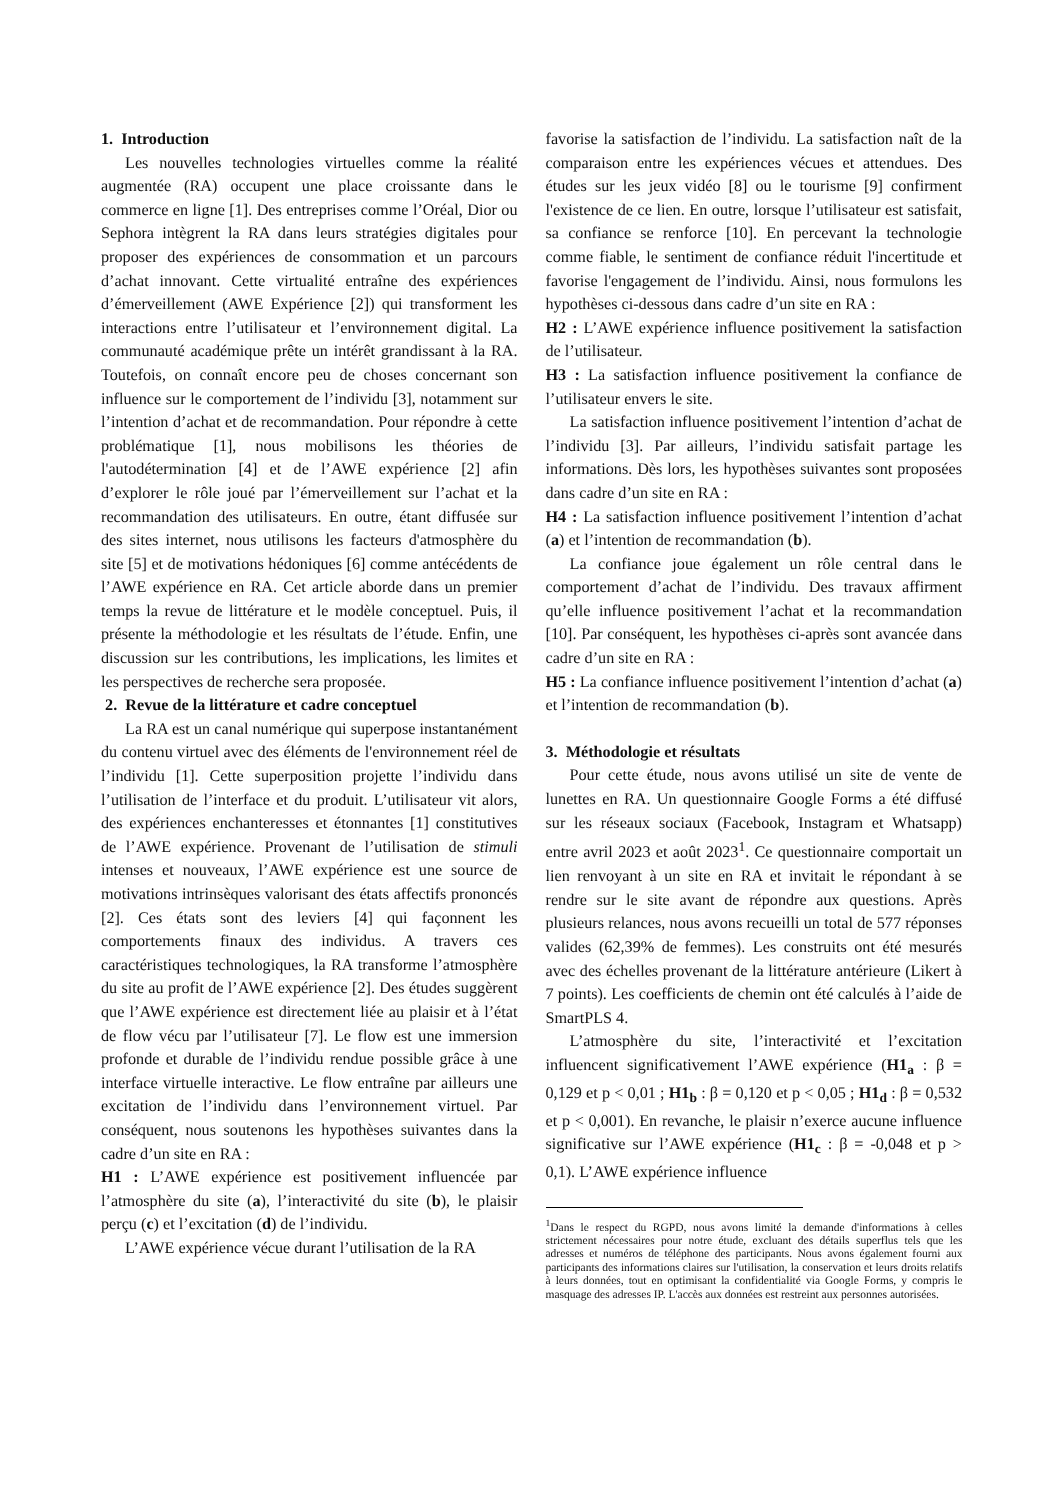1. Introduction
Les nouvelles technologies virtuelles comme la réalité augmentée (RA) occupent une place croissante dans le commerce en ligne [1]. Des entreprises comme l’Oréal, Dior ou Sephora intègrent la RA dans leurs stratégies digitales pour proposer des expériences de consommation et un parcours d’achat innovant. Cette virtualité entraîne des expériences d’émerveillement (AWE Expérience [2]) qui transforment les interactions entre l’utilisateur et l’environnement digital. La communauté académique prête un intérêt grandissant à la RA. Toutefois, on connaît encore peu de choses concernant son influence sur le comportement de l’individu [3], notamment sur l’intention d’achat et de recommandation. Pour répondre à cette problématique [1], nous mobilisons les théories de l'autodétermination [4] et de l’AWE expérience [2] afin d’explorer le rôle joué par l’émerveillement sur l’achat et la recommandation des utilisateurs. En outre, étant diffusée sur des sites internet, nous utilisons les facteurs d'atmosphère du site [5] et de motivations hédoniques [6] comme antécédents de l’AWE expérience en RA. Cet article aborde dans un premier temps la revue de littérature et le modèle conceptuel. Puis, il présente la méthodologie et les résultats de l’étude. Enfin, une discussion sur les contributions, les implications, les limites et les perspectives de recherche sera proposée.
2. Revue de la littérature et cadre conceptuel
La RA est un canal numérique qui superpose instantanément du contenu virtuel avec des éléments de l'environnement réel de l’individu [1]. Cette superposition projette l’individu dans l’utilisation de l’interface et du produit. L’utilisateur vit alors, des expériences enchanteresses et étonnantes [1] constitutives de l’AWE expérience. Provenant de l’utilisation de stimuli intenses et nouveaux, l’AWE expérience est une source de motivations intrinsèques valorisant des états affectifs prononcés [2]. Ces états sont des leviers [4] qui façonnent les comportements finaux des individus. A travers ces caractéristiques technologiques, la RA transforme l’atmosphère du site au profit de l’AWE expérience [2]. Des études suggèrent que l’AWE expérience est directement liée au plaisir et à l’état de flow vécu par l’utilisateur [7]. Le flow est une immersion profonde et durable de l’individu rendue possible grâce à une interface virtuelle interactive. Le flow entraîne par ailleurs une excitation de l’individu dans l’environnement virtuel. Par conséquent, nous soutenons les hypothèses suivantes dans la cadre d’un site en RA :
H1 : L’AWE expérience est positivement influencée par l’atmosphère du site (a), l’interactivité du site (b), le plaisir perçu (c) et l’excitation (d) de l’individu.
L’AWE expérience vécue durant l’utilisation de la RA
favorise la satisfaction de l’individu. La satisfaction naît de la comparaison entre les expériences vécues et attendues. Des études sur les jeux vidéo [8] ou le tourisme [9] confirment l'existence de ce lien. En outre, lorsque l’utilisateur est satisfait, sa confiance se renforce [10]. En percevant la technologie comme fiable, le sentiment de confiance réduit l'incertitude et favorise l'engagement de l’individu. Ainsi, nous formulons les hypothèses ci-dessous dans cadre d’un site en RA :
H2 : L’AWE expérience influence positivement la satisfaction de l’utilisateur.
H3 : La satisfaction influence positivement la confiance de l’utilisateur envers le site.
La satisfaction influence positivement l’intention d’achat de l’individu [3]. Par ailleurs, l’individu satisfait partage les informations. Dès lors, les hypothèses suivantes sont proposées dans cadre d’un site en RA :
H4 : La satisfaction influence positivement l’intention d’achat (a) et l’intention de recommandation (b).
La confiance joue également un rôle central dans le comportement d’achat de l’individu. Des travaux affirment qu’elle influence positivement l’achat et la recommandation [10]. Par conséquent, les hypothèses ci-après sont avancée dans cadre d’un site en RA :
H5 : La confiance influence positivement l’intention d’achat (a) et l’intention de recommandation (b).
3. Méthodologie et résultats
Pour cette étude, nous avons utilisé un site de vente de lunettes en RA. Un questionnaire Google Forms a été diffusé sur les réseaux sociaux (Facebook, Instagram et Whatsapp) entre avril 2023 et août 2023<sup>1</sup>. Ce questionnaire comportait un lien renvoyant à un site en RA et invitait le répondant à se rendre sur le site avant de répondre aux questions. Après plusieurs relances, nous avons recueilli un total de 577 réponses valides (62,39% de femmes). Les construits ont été mesurés avec des échelles provenant de la littérature antérieure (Likert à 7 points). Les coefficients de chemin ont été calculés à l’aide de SmartPLS 4.
L’atmosphère du site, l’interactivité et l’excitation influencent significativement l’AWE expérience (H1<sub>a</sub> : β = 0,129 et p < 0,01 ; H1<sub>b</sub> : β = 0,120 et p < 0,05 ; H1<sub>d</sub> : β = 0,532 et p < 0,001). En revanche, le plaisir n’exerce aucune influence significative sur l’AWE expérience (H1<sub>c</sub> : β = -0,048 et p > 0,1). L’AWE expérience influence
<sup>1</sup> Dans le respect du RGPD, nous avons limité la demande d'informations à celles strictement nécessaires pour notre étude, excluant des détails superflus tels que les adresses et numéros de téléphone des participants. Nous avons également fourni aux participants des informations claires sur l'utilisation, la conservation et leurs droits relatifs à leurs données, tout en optimisant la confidentialité via Google Forms, y compris le masquage des adresses IP. L'accès aux données est restreint aux personnes autorisées.